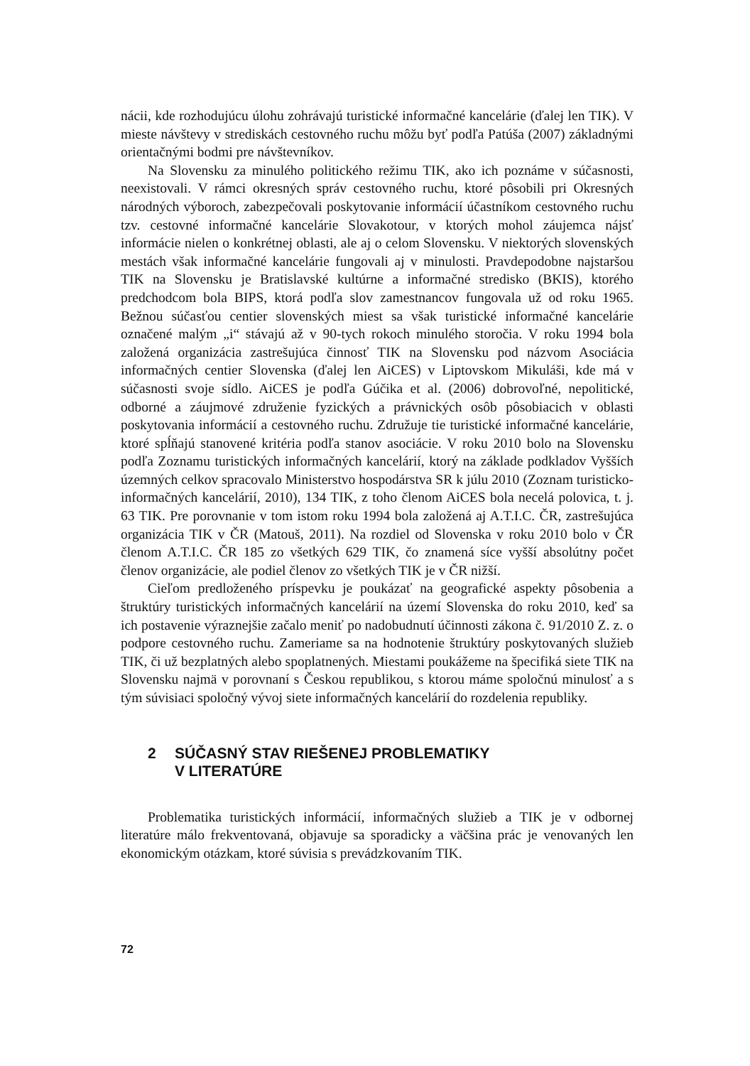nácii, kde rozhodujúcu úlohu zohrávajú turistické informačné kancelárie (ďalej len TIK). V mieste návštevy v strediskách cestovného ruchu môžu byť podľa Patúša (2007) základnými orientačnými bodmi pre návštevníkov.
Na Slovensku za minulého politického režimu TIK, ako ich poznáme v súčasnosti, neexistovali. V rámci okresných správ cestovného ruchu, ktoré pôsobili pri Okresných národných výboroch, zabezpečovali poskytovanie informácií účastníkom cestovného ruchu tzv. cestovné informačné kancelárie Slovakotour, v ktorých mohol záujemca nájsť informácie nielen o konkrétnej oblasti, ale aj o celom Slovensku. V niektorých slovenských mestách však informačné kancelárie fungovali aj v minulosti. Pravdepodobne najstaršou TIK na Slovensku je Bratislavské kultúrne a informačné stredisko (BKIS), ktorého predchodcom bola BIPS, ktorá podľa slov zamestnancov fungovala už od roku 1965. Bežnou súčasťou centier slovenských miest sa však turistické informačné kancelárie označené malým „i“ stávajú až v 90-tych rokoch minulého storočia. V roku 1994 bola založená organizácia zastrešujúca činnosť TIK na Slovensku pod názvom Asociácia informačných centier Slovenska (ďalej len AiCES) v Liptovskom Mikuláši, kde má v súčasnosti svoje sídlo. AiCES je podľa Gúčika et al. (2006) dobrovoľné, nepolitické, odborné a záujmové združenie fyzických a právnických osôb pôsobiacich v oblasti poskytovania informácií a cestovného ruchu. Združuje tie turistické informačné kancelárie, ktoré spĺňajú stanovené kritéria podľa stanov asociácie. V roku 2010 bolo na Slovensku podľa Zoznamu turistických informačných kancelárií, ktorý na základe podkladov Vyšších územných celkov spracovalo Ministerstvo hospodárstva SR k júlu 2010 (Zoznam turisticko-informačných kancelárií, 2010), 134 TIK, z toho členom AiCES bola necelá polovica, t. j. 63 TIK. Pre porovnanie v tom istom roku 1994 bola založená aj A.T.I.C. ČR, zastrešujúca organizácia TIK v ČR (Matouš, 2011). Na rozdiel od Slovenska v roku 2010 bolo v ČR členom A.T.I.C. ČR 185 zo všetkých 629 TIK, čo znamená síce vyšší absolútny počet členov organizácie, ale podiel členov zo všetkých TIK je v ČR nižší.
Cieľom predloženého príspevku je poukázať na geografické aspekty pôsobenia a štruktúry turistických informačných kancelárií na území Slovenska do roku 2010, keď sa ich postavenie výraznejšie začalo meniť po nadobudnutí účinnosti zákona č. 91/2010 Z. z. o podpore cestovného ruchu. Zameriame sa na hodnotenie štruktúry poskytovaných služieb TIK, či už bezplatných alebo spoplatnených. Miestami poukážeme na špecifiká siete TIK na Slovensku najmä v porovnaní s Českou republikou, s ktorou máme spoločnú minulosť a s tým súvisiaci spoločný vývoj siete informačných kancelárií do rozdelenia republiky.
2 SÚČASNÝ STAV RIEŠENEJ PROBLEMATIKY
V LITERATÚRE
Problematika turistických informácií, informačných služieb a TIK je v odbornej literatúre málo frekventovaná, objavuje sa sporadicky a väčšina prác je venovaných len ekonomickým otázkam, ktoré súvisia s prevádzkovaním TIK.
72